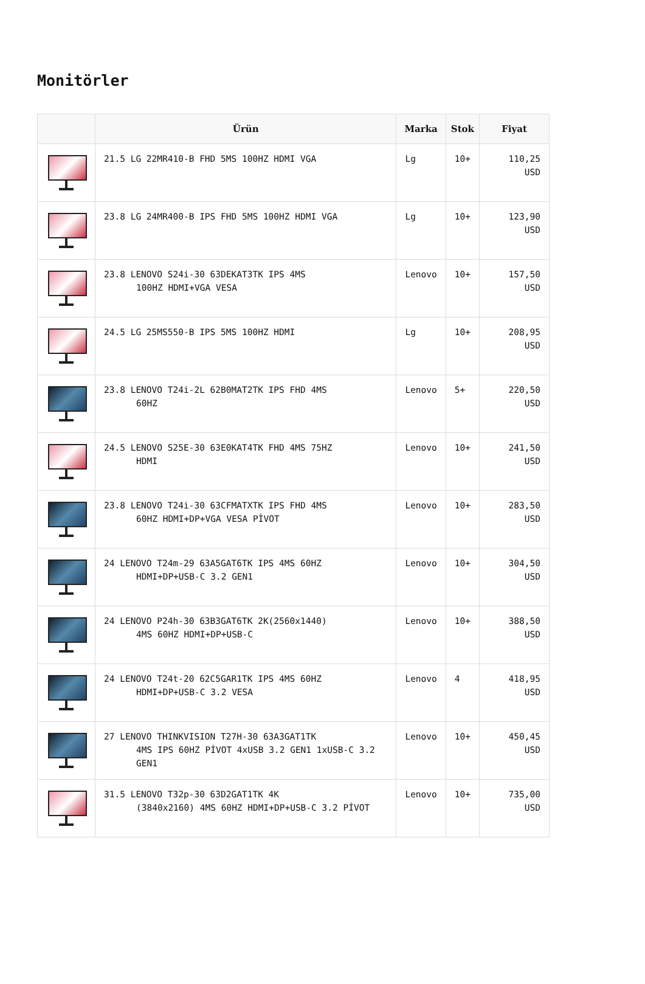Monitörler
| | Ürün | Marka | Stok | Fiyat |
| --- | --- | --- | --- | --- |
| | 21.5 LG 22MR410-B FHD 5MS 100HZ HDMI VGA | Lg | 10+ | 110,25 USD |
| | 23.8 LG 24MR400-B IPS FHD 5MS 100HZ HDMI VGA | Lg | 10+ | 123,90 USD |
| | 23.8 LENOVO S24i-30 63DEKAT3TK IPS 4MS 100HZ HDMI+VGA VESA | Lenovo | 10+ | 157,50 USD |
| | 24.5 LG 25MS550-B IPS 5MS 100HZ HDMI | Lg | 10+ | 208,95 USD |
| | 23.8 LENOVO T24i-2L 62B0MAT2TK IPS FHD 4MS 60HZ | Lenovo | 5+ | 220,50 USD |
| | 24.5 LENOVO S25E-30 63E0KAT4TK FHD 4MS 75HZ HDMI | Lenovo | 10+ | 241,50 USD |
| | 23.8 LENOVO T24i-30 63CFMATXTK IPS FHD 4MS 60HZ HDMI+DP+VGA VESA PİVOT | Lenovo | 10+ | 283,50 USD |
| | 24 LENOVO T24m-29 63A5GAT6TK IPS 4MS 60HZ HDMI+DP+USB-C 3.2 GEN1 | Lenovo | 10+ | 304,50 USD |
| | 24 LENOVO P24h-30 63B3GAT6TK 2K(2560x1440) 4MS 60HZ HDMI+DP+USB-C | Lenovo | 10+ | 388,50 USD |
| | 24 LENOVO T24t-20 62C5GAR1TK IPS 4MS 60HZ HDMI+DP+USB-C 3.2 VESA | Lenovo | 4 | 418,95 USD |
| | 27 LENOVO THINKVISION T27H-30 63A3GAT1TK 4MS IPS 60HZ PİVOT 4xUSB 3.2 GEN1 1xUSB-C 3.2 GEN1 | Lenovo | 10+ | 450,45 USD |
| | 31.5 LENOVO T32p-30 63D2GAT1TK 4K (3840x2160) 4MS 60HZ HDMI+DP+USB-C 3.2 PİVOT | Lenovo | 10+ | 735,00 USD |